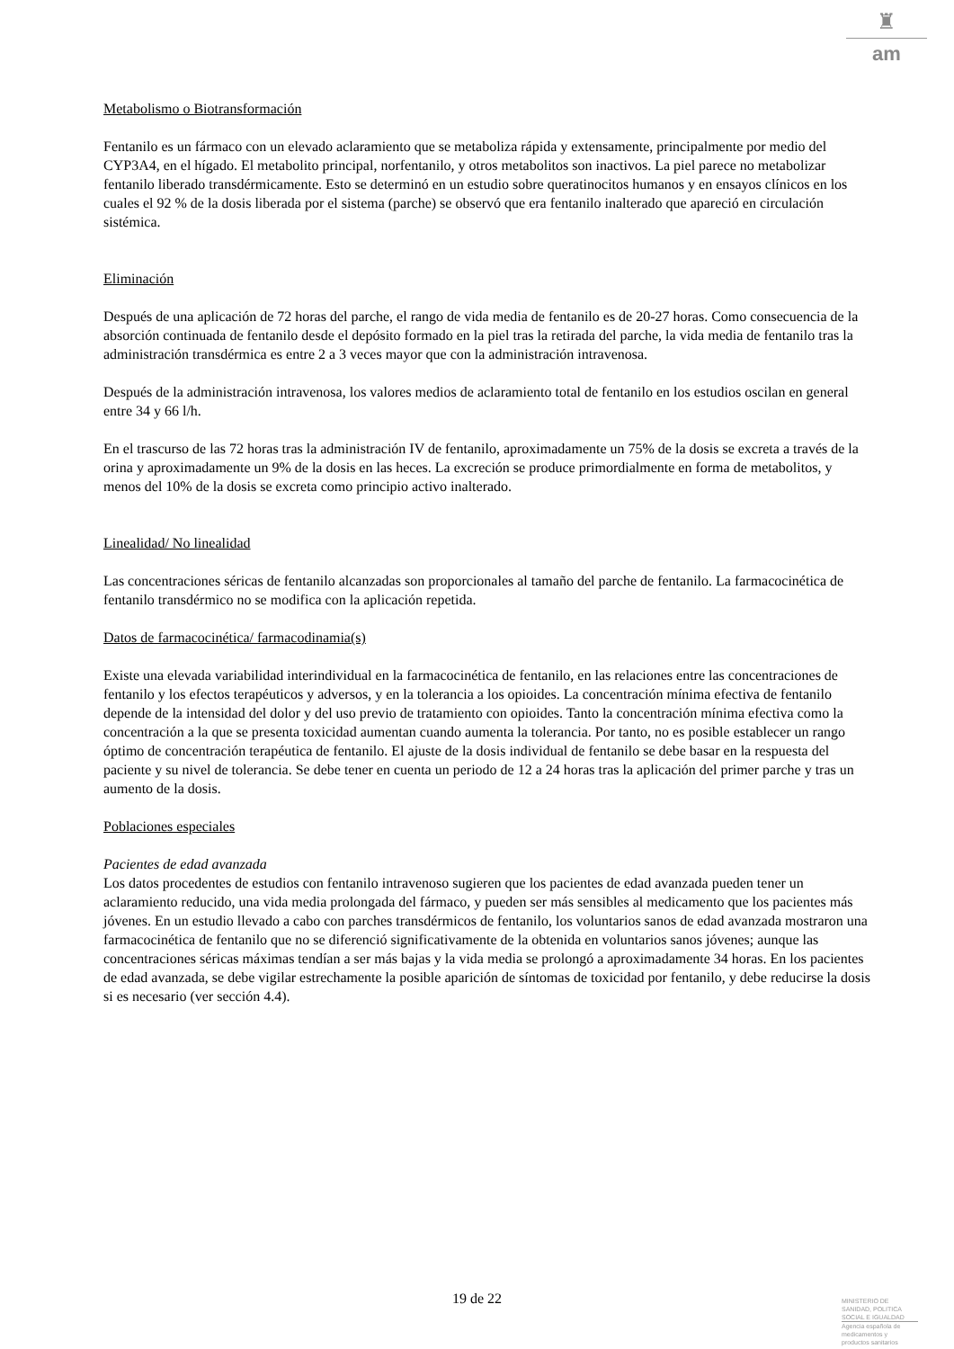♜
am
Metabolismo o Biotransformación
Fentanilo es un fármaco con un elevado aclaramiento que se metaboliza rápida y extensamente, principalmente por medio del CYP3A4, en el hígado. El metabolito principal, norfentanilo, y otros metabolitos son inactivos. La piel parece no metabolizar fentanilo liberado transdérmicamente. Esto se determinó en un estudio sobre queratinocitos humanos y en ensayos clínicos en los cuales el 92 % de la dosis liberada por el sistema (parche) se observó que era fentanilo inalterado que apareció en circulación sistémica.
Eliminación
Después de una aplicación de 72 horas del parche, el rango de vida media de fentanilo es de 20-27 horas. Como consecuencia de la absorción continuada de fentanilo desde el depósito formado en la piel tras la retirada del parche, la vida media de fentanilo tras la administración transdérmica es entre 2 a 3 veces mayor que con la administración intravenosa.
Después de la administración intravenosa, los valores medios de aclaramiento total de fentanilo en los estudios oscilan en general entre 34 y 66 l/h.
En el trascurso de las 72 horas tras la administración IV de fentanilo, aproximadamente un 75% de la dosis se excreta a través de la orina y aproximadamente un 9% de la dosis en las heces. La excreción se produce primordialmente en forma de metabolitos, y menos del 10% de la dosis se excreta como principio activo inalterado.
Linealidad/ No linealidad
Las concentraciones séricas de fentanilo alcanzadas son proporcionales al tamaño del parche de fentanilo. La farmacocinética de fentanilo transdérmico no se modifica con la aplicación repetida.
Datos de farmacocinética/ farmacodinamia(s)
Existe una elevada variabilidad interindividual en la farmacocinética de fentanilo, en las relaciones entre las concentraciones de fentanilo y los efectos terapéuticos y adversos, y en la tolerancia a los opioides. La concentración mínima efectiva de fentanilo depende de la intensidad del dolor y del uso previo de tratamiento con opioides. Tanto la concentración mínima efectiva como la concentración a la que se presenta toxicidad aumentan cuando aumenta la tolerancia. Por tanto, no es posible establecer un rango óptimo de concentración terapéutica de fentanilo. El ajuste de la dosis individual de fentanilo se debe basar en la respuesta del paciente y su nivel de tolerancia. Se debe tener en cuenta un periodo de 12 a 24 horas tras la aplicación del primer parche y tras un aumento de la dosis.
Poblaciones especiales
Pacientes de edad avanzada
Los datos procedentes de estudios con fentanilo intravenoso sugieren que los pacientes de edad avanzada pueden tener un aclaramiento reducido, una vida media prolongada del fármaco, y pueden ser más sensibles al medicamento que los pacientes más jóvenes. En un estudio llevado a cabo con parches transdérmicos de fentanilo, los voluntarios sanos de edad avanzada mostraron una farmacocinética de fentanilo que no se diferenció significativamente de la obtenida en voluntarios sanos jóvenes; aunque las concentraciones séricas máximas tendían a ser más bajas y la vida media se prolongó a aproximadamente 34 horas. En los pacientes de edad avanzada, se debe vigilar estrechamente la posible aparición de síntomas de toxicidad por fentanilo, y debe reducirse la dosis si es necesario (ver sección 4.4).
19 de 22
MINISTERIO DE
SANIDAD, POLITICA
SOCIAL E IGUALDAD
Agencia española de
medicamentos y
productos sanitarios